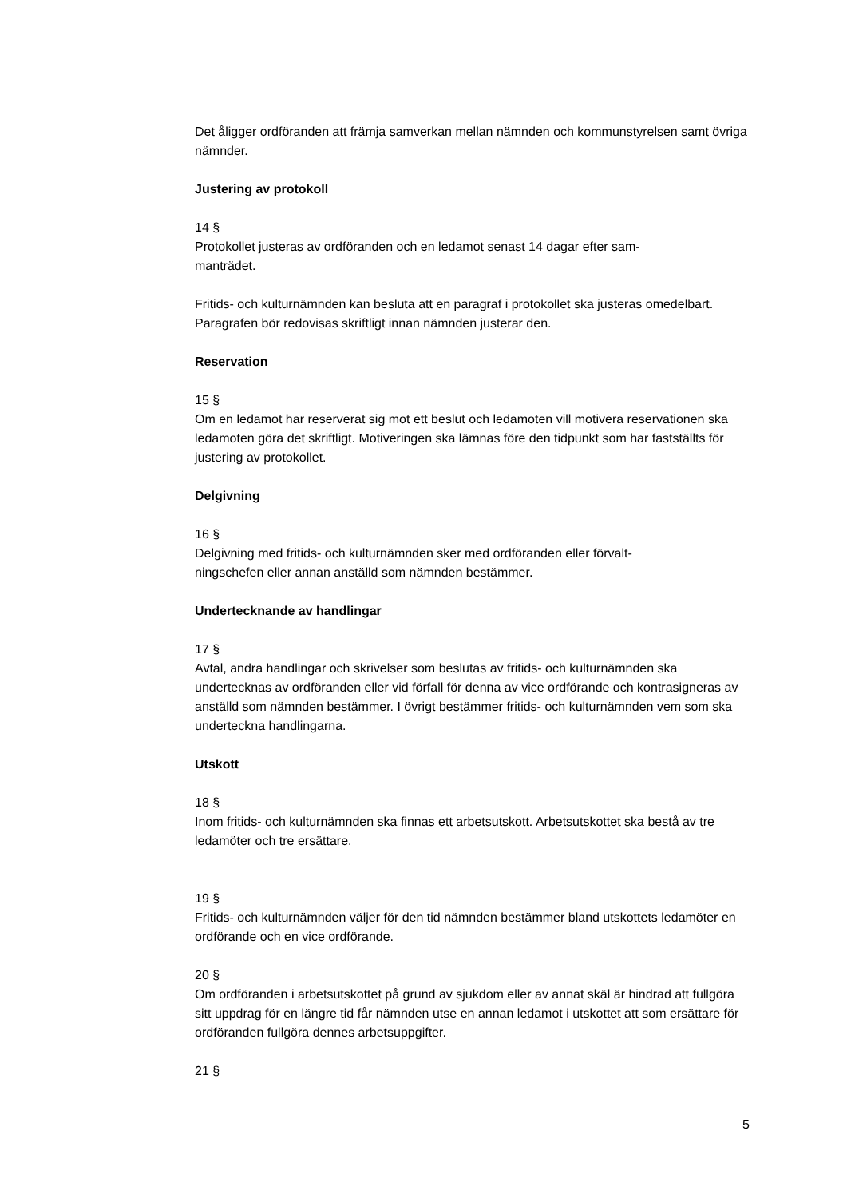Det åligger ordföranden att främja samverkan mellan nämnden och kommunstyrelsen samt övriga nämnder.
Justering av protokoll
14 §
Protokollet justeras av ordföranden och en ledamot senast 14 dagar efter sam-
manträdet.
Fritids- och kulturnämnden kan besluta att en paragraf i protokollet ska justeras omedelbart. Paragrafen bör redovisas skriftligt innan nämnden justerar den.
Reservation
15 §
Om en ledamot har reserverat sig mot ett beslut och ledamoten vill motivera reservationen ska ledamoten göra det skriftligt. Motiveringen ska lämnas före den tidpunkt som har fastställts för justering av protokollet.
Delgivning
16 §
Delgivning med fritids- och kulturnämnden sker med ordföranden eller förvalt-
ningschefen eller annan anställd som nämnden bestämmer.
Undertecknande av handlingar
17 §
Avtal, andra handlingar och skrivelser som beslutas av fritids- och kulturnämnden ska undertecknas av ordföranden eller vid förfall för denna av vice ordförande och kontrasigneras av anställd som nämnden bestämmer. I övrigt bestämmer fritids- och kulturnämnden vem som ska underteckna handlingarna.
Utskott
18 §
Inom fritids- och kulturnämnden ska finnas ett arbetsutskott. Arbetsutskottet ska bestå av tre ledamöter och tre ersättare.
19 §
Fritids- och kulturnämnden väljer för den tid nämnden bestämmer bland utskottets ledamöter en ordförande och en vice ordförande.
20 §
Om ordföranden i arbetsutskottet på grund av sjukdom eller av annat skäl är hindrad att fullgöra sitt uppdrag för en längre tid får nämnden utse en annan ledamot i utskottet att som ersättare för ordföranden fullgöra dennes arbetsuppgifter.
21 §
5